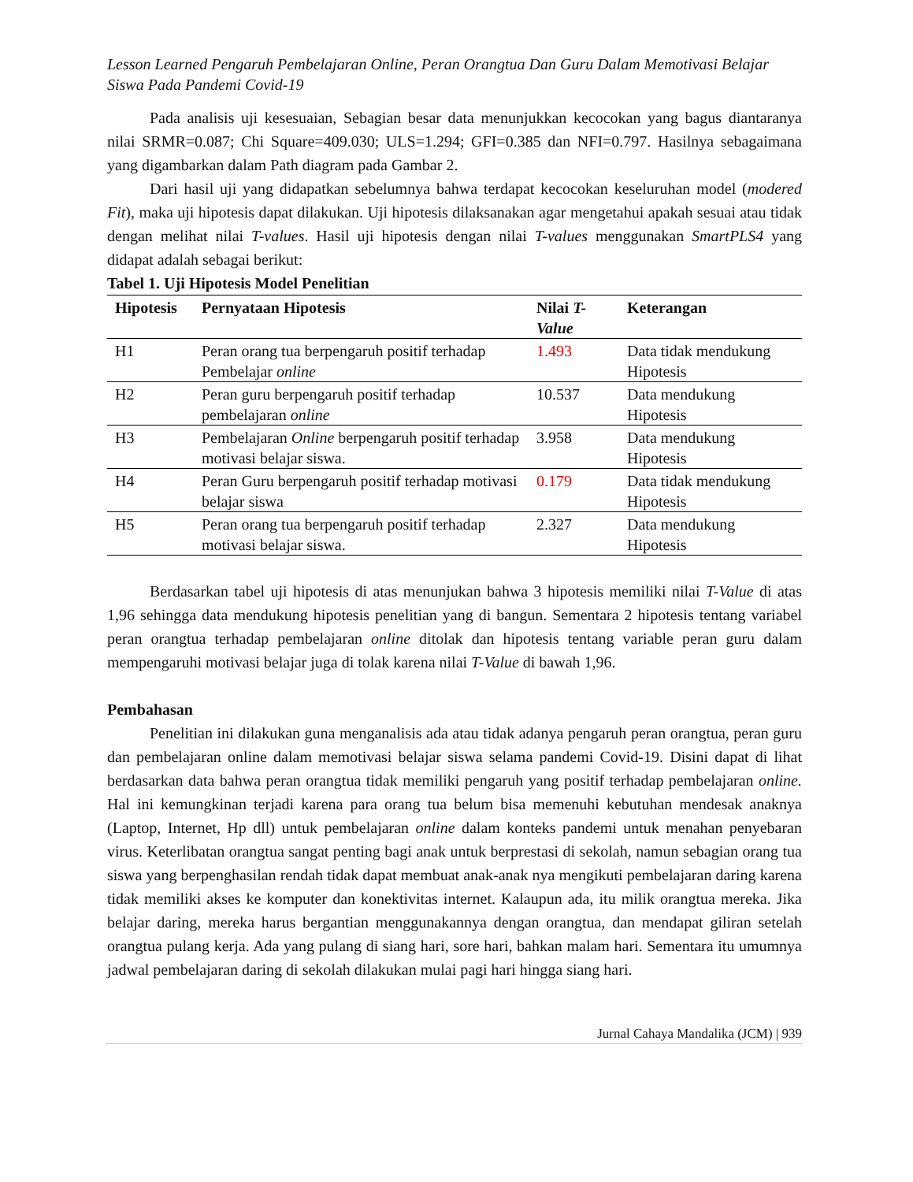Lesson Learned Pengaruh Pembelajaran Online, Peran Orangtua Dan Guru Dalam Memotivasi Belajar Siswa Pada Pandemi Covid-19
Pada analisis uji kesesuaian, Sebagian besar data menunjukkan kecocokan yang bagus diantaranya nilai SRMR=0.087; Chi Square=409.030; ULS=1.294; GFI=0.385 dan NFI=0.797. Hasilnya sebagaimana yang digambarkan dalam Path diagram pada Gambar 2.
Dari hasil uji yang didapatkan sebelumnya bahwa terdapat kecocokan keseluruhan model (modered Fit), maka uji hipotesis dapat dilakukan. Uji hipotesis dilaksanakan agar mengetahui apakah sesuai atau tidak dengan melihat nilai T-values. Hasil uji hipotesis dengan nilai T-values menggunakan SmartPLS4 yang didapat adalah sebagai berikut:
Tabel 1. Uji Hipotesis Model Penelitian
| Hipotesis | Pernyataan Hipotesis | Nilai T-Value | Keterangan |
| --- | --- | --- | --- |
| H1 | Peran orang tua berpengaruh positif terhadap Pembelajar online | 1.493 | Data tidak mendukung Hipotesis |
| H2 | Peran guru berpengaruh positif terhadap pembelajaran online | 10.537 | Data mendukung Hipotesis |
| H3 | Pembelajaran Online berpengaruh positif terhadap motivasi belajar siswa. | 3.958 | Data mendukung Hipotesis |
| H4 | Peran Guru berpengaruh positif terhadap motivasi belajar siswa | 0.179 | Data tidak mendukung Hipotesis |
| H5 | Peran orang tua berpengaruh positif terhadap motivasi belajar siswa. | 2.327 | Data mendukung Hipotesis |
Berdasarkan tabel uji hipotesis di atas menunjukan bahwa 3 hipotesis memiliki nilai T-Value di atas 1,96 sehingga data mendukung hipotesis penelitian yang di bangun. Sementara 2 hipotesis tentang variabel peran orangtua terhadap pembelajaran online ditolak dan hipotesis tentang variable peran guru dalam mempengaruhi motivasi belajar juga di tolak karena nilai T-Value di bawah 1,96.
Pembahasan
Penelitian ini dilakukan guna menganalisis ada atau tidak adanya pengaruh peran orangtua, peran guru dan pembelajaran online dalam memotivasi belajar siswa selama pandemi Covid-19. Disini dapat di lihat berdasarkan data bahwa peran orangtua tidak memiliki pengaruh yang positif terhadap pembelajaran online. Hal ini kemungkinan terjadi karena para orang tua belum bisa memenuhi kebutuhan mendesak anaknya (Laptop, Internet, Hp dll) untuk pembelajaran online dalam konteks pandemi untuk menahan penyebaran virus. Keterlibatan orangtua sangat penting bagi anak untuk berprestasi di sekolah, namun sebagian orang tua siswa yang berpenghasilan rendah tidak dapat membuat anak-anak nya mengikuti pembelajaran daring karena tidak memiliki akses ke komputer dan konektivitas internet. Kalaupun ada, itu milik orangtua mereka. Jika belajar daring, mereka harus bergantian menggunakannya dengan orangtua, dan mendapat giliran setelah orangtua pulang kerja. Ada yang pulang di siang hari, sore hari, bahkan malam hari. Sementara itu umumnya jadwal pembelajaran daring di sekolah dilakukan mulai pagi hari hingga siang hari.
Jurnal Cahaya Mandalika (JCM) | 939